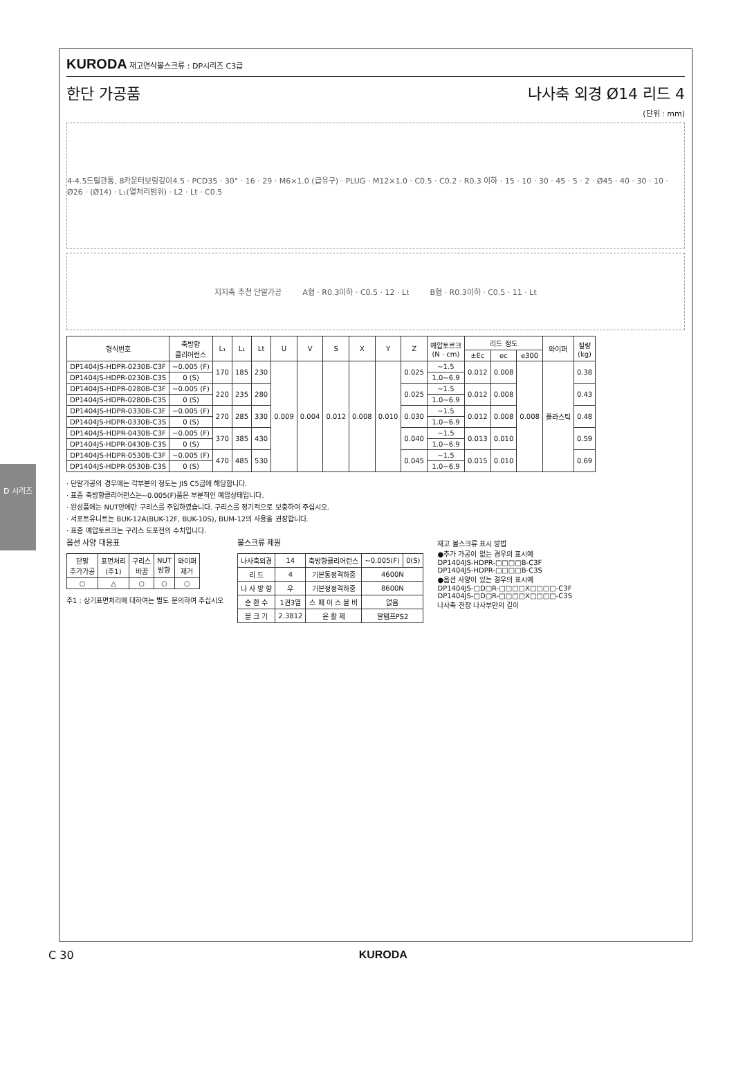D 시리즈
KURODA 재고연삭볼스크류 : DP시리즈 C3급
한단 가공품 나사축 외경 Ø14 리드 4
(단위 : mm)
4-4.5드릴관통, 8카운터보링깊이4.5 · PCD35 · 30° · 16 · 29 · M6×1.0 (급유구) · PLUG · M12×1.0 · C0.5 · C0.2 · R0.3 이하 · 15 · 10 · 30 · 45 · 5 · 2 · Ø45 · 40 · 30 · 10 · Ø26 · (Ø14) · L₁(열처리범위) · L2 · Lt · C0.5
지지축 추천 단말가공 A형 · R0.3이하 · C0.5 · 12 · Lt B형 · R0.3이하 · C0.5 · 11 · Lt
| 형식번호 | 축방향 클리어런스 | L₁ | L₁ | Lt | U | V | S | X | Y | Z | 예압토르크 (N · cm) | 리드 정도 | | | 와이퍼 | 질량 (kg) |
| --- | --- | --- | --- | --- | --- | --- | --- | --- | --- | --- | --- | --- | --- | --- | --- | --- |
| | | | | | | | | | | | | ±Ec | ec | e300 | | |
| DP1404JS-HDPR-0230B-C3F | ~0.005 (F) | 170 | 185 | 230 | 0.009 | 0.004 | 0.012 | 0.008 | 0.010 | 0.025 | ~1.5 | 0.012 | 0.008 | 0.008 | 플라스틱 | 0.38 |
| DP1404JS-HDPR-0230B-C3S | 0 (S) | | | | | | | | | | 1.0~6.9 | | | | | |
| DP1404JS-HDPR-0280B-C3F | ~0.005 (F) | 220 | 235 | 280 | | | | | | 0.025 | ~1.5 | 0.012 | 0.008 | | | 0.43 |
| DP1404JS-HDPR-0280B-C3S | 0 (S) | | | | | | | | | | 1.0~6.9 | | | | | |
| DP1404JS-HDPR-0330B-C3F | ~0.005 (F) | 270 | 285 | 330 | | | | | | 0.030 | ~1.5 | 0.012 | 0.008 | | | 0.48 |
| DP1404JS-HDPR-0330B-C3S | 0 (S) | | | | | | | | | | 1.0~6.9 | | | | | |
| DP1404JS-HDPR-0430B-C3F | ~0.005 (F) | 370 | 385 | 430 | | | | | | 0.040 | ~1.5 | 0.013 | 0.010 | | | 0.59 |
| DP1404JS-HDPR-0430B-C3S | 0 (S) | | | | | | | | | | 1.0~6.9 | | | | | |
| DP1404JS-HDPR-0530B-C3F | −0.005 (F) | 470 | 485 | 530 | | | | | | 0.045 | ~1.5 | 0.015 | 0.010 | | | 0.69 |
| DP1404JS-HDPR-0530B-C3S | 0 (S) | | | | | | | | | | 1.0~6.9 | | | | | |
· 단말가공의 경우에는 각부분의 정도는 JIS C5급에 해당합니다.
· 표중 축방향클리어런스는~0.005(F)품은 부분적인 예압상태입니다.
· 완성품에는 NUT안에만 구리스를 주입하였습니다. 구리스를 정기적으로 보충하여 주십시오.
· 서포트유니트는 BUK-12A(BUK-12F, BUK-10S), BUM-12의 사용을 권장합니다.
· 표중 예압토르크는 구리스 도포전의 수치입니다.
옵션 사양 대응표
| 단말 추가가공 | 표면처리 (주1) | 구리스 바꿈 | NUT 방향 | 와이퍼 제거 |
| --- | --- | --- | --- | --- |
| ○ | △ | ○ | ○ | ○ |
주1 : 상기표면처리에 대하여는 별도 문의하여 주십시오
볼스크류 제원
| 나사축외경 | 14 | 축방향클리어런스 | ~0.005(F) | 0(S) |
| 리 드 | 4 | 기본동정격하중 | 4600N | |
| 나 사 방 향 | 우 | 기본정정격하중 | 8600N | |
| 순 환 수 | 1권3열 | 스 페 이 스 볼 비 | 없음 | |
| 볼 크 기 | 2.3812 | 윤 활 제 | 말템프PS2 | |
재고 볼스크류 표시 방법
●추가 가공이 없는 경우의 표시예
DP1404JS-HDPR-□□□□B-C3F
DP1404JS-HDPR-□□□□B-C3S
●옵션 사양이 있는 경우의 표시예
DP1404JS-□D□R-□□□□X□□□□-C3F
DP1404JS-□D□R-□□□□X□□□□-C3S
나사축 전장 나사부만의 길이
C 30 KURODA